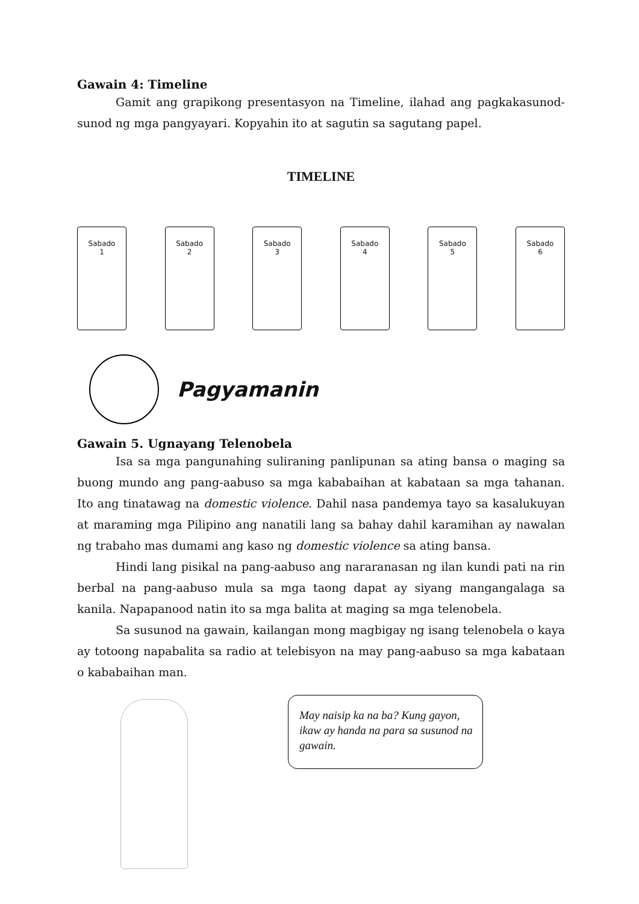Gawain 4: Timeline
Gamit ang grapikong presentasyon na Timeline, ilahad ang pagkakasunod-sunod ng mga pangyayari. Kopyahin ito at sagutin sa sagutang papel.
TIMELINE
Sabado
1
Sabado
2
Sabado
3
Sabado
4
Sabado
5
Sabado
6
Pagyamanin
Gawain 5. Ugnayang Telenobela
Isa sa mga pangunahing suliraning panlipunan sa ating bansa o maging sa buong mundo ang pang-aabuso sa mga kababaihan at kabataan sa mga tahanan. Ito ang tinatawag na domestic violence. Dahil nasa pandemya tayo sa kasalukuyan at maraming mga Pilipino ang nanatili lang sa bahay dahil karamihan ay nawalan ng trabaho mas dumami ang kaso ng domestic violence sa ating bansa.
Hindi lang pisikal na pang-aabuso ang nararanasan ng ilan kundi pati na rin berbal na pang-aabuso mula sa mga taong dapat ay siyang mangangalaga sa kanila. Napapanood natin ito sa mga balita at maging sa mga telenobela.
Sa susunod na gawain, kailangan mong magbigay ng isang telenobela o kaya ay totoong napabalita sa radio at telebisyon na may pang-aabuso sa mga kabataan o kababaihan man.
May naisip ka na ba? Kung gayon, ikaw ay handa na para sa susunod na gawain.